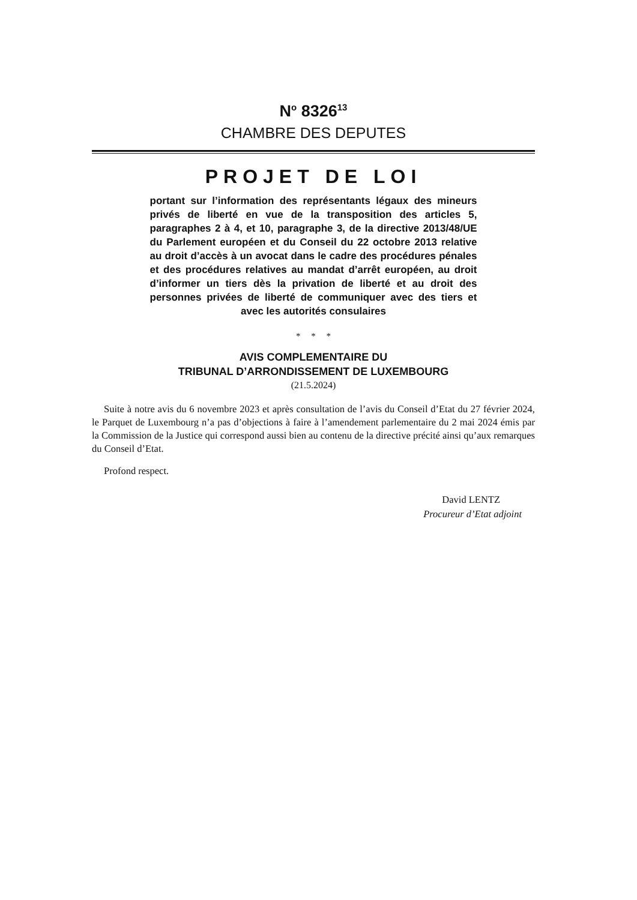N<sup>o</sup> 8326<sup>13</sup>
CHAMBRE DES DEPUTES
PROJET DE LOI
portant sur l’information des représentants légaux des mineurs privés de liberté en vue de la transposition des articles 5, paragraphes 2 à 4, et 10, paragraphe 3, de la directive 2013/48/UE du Parlement européen et du Conseil du 22 octobre 2013 relative au droit d’accès à un avocat dans le cadre des procédures pénales et des procédures relatives au mandat d’arrêt européen, au droit d’informer un tiers dès la privation de liberté et au droit des personnes privées de liberté de communiquer avec des tiers et avec les autorités consulaires
* * *
AVIS COMPLEMENTAIRE DU
TRIBUNAL D’ARRONDISSEMENT DE LUXEMBOURG
(21.5.2024)
Suite à notre avis du 6 novembre 2023 et après consultation de l’avis du Conseil d’Etat du 27 février 2024, le Parquet de Luxembourg n’a pas d’objections à faire à l’amendement parlementaire du 2 mai 2024 émis par la Commission de la Justice qui correspond aussi bien au contenu de la directive précité ainsi qu’aux remarques du Conseil d’Etat.
Profond respect.
David LENTZ
Procureur d’Etat adjoint